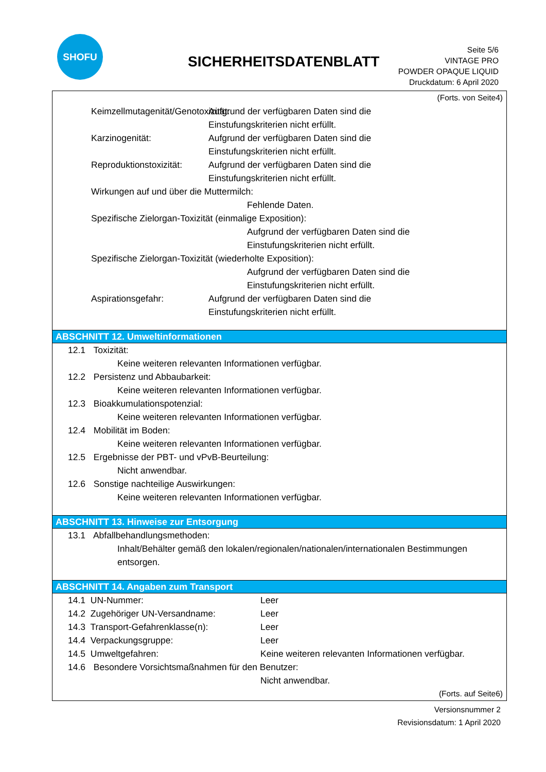SHOFU
SICHERHEITSDATENBLATT
Seite 5/6
VINTAGE PRO
POWDER OPAQUE LIQUID
Druckdatum: 6 April 2020
(Forts. von Seite4)
Keimzellmutagenität/Genotoxizität:
Aufgrund der verfügbaren Daten sind die
Einstufungskriterien nicht erfüllt.
Karzinogenität: Aufgrund der verfügbaren Daten sind die
Einstufungskriterien nicht erfüllt.
Reproduktionstoxizität:
Aufgrund der verfügbaren Daten sind die
Einstufungskriterien nicht erfüllt.
Wirkungen auf und über die Muttermilch:
Fehlende Daten.
Spezifische Zielorgan-Toxizität (einmalige Exposition):
Aufgrund der verfügbaren Daten sind die
Einstufungskriterien nicht erfüllt.
Spezifische Zielorgan-Toxizität (wiederholte Exposition):
Aufgrund der verfügbaren Daten sind die
Einstufungskriterien nicht erfüllt.
Aspirationsgefahr: Aufgrund der verfügbaren Daten sind die
Einstufungskriterien nicht erfüllt.
ABSCHNITT 12. Umweltinformationen
12.1 Toxizität:
Keine weiteren relevanten Informationen verfügbar.
12.2 Persistenz und Abbaubarkeit:
Keine weiteren relevanten Informationen verfügbar.
12.3 Bioakkumulationspotenzial:
Keine weiteren relevanten Informationen verfügbar.
12.4 Mobilität im Boden:
Keine weiteren relevanten Informationen verfügbar.
12.5 Ergebnisse der PBT- und vPvB-Beurteilung:
Nicht anwendbar.
12.6 Sonstige nachteilige Auswirkungen:
Keine weiteren relevanten Informationen verfügbar.
ABSCHNITT 13. Hinweise zur Entsorgung
13.1 Abfallbehandlungsmethoden:
Inhalt/Behälter gemäß den lokalen/regionalen/nationalen/internationalen Bestimmungen entsorgen.
ABSCHNITT 14. Angaben zum Transport
14.1 UN-Nummer: Leer
14.2 Zugehöriger UN-Versandname: Leer
14.3 Transport-Gefahrenklasse(n): Leer
14.4 Verpackungsgruppe: Leer
14.5 Umweltgefahren: Keine weiteren relevanten Informationen verfügbar.
14.6 Besondere Vorsichtsmaßnahmen für den Benutzer:
Nicht anwendbar.
(Forts. auf Seite6)
Versionsnummer 2
Revisionsdatum: 1 April 2020